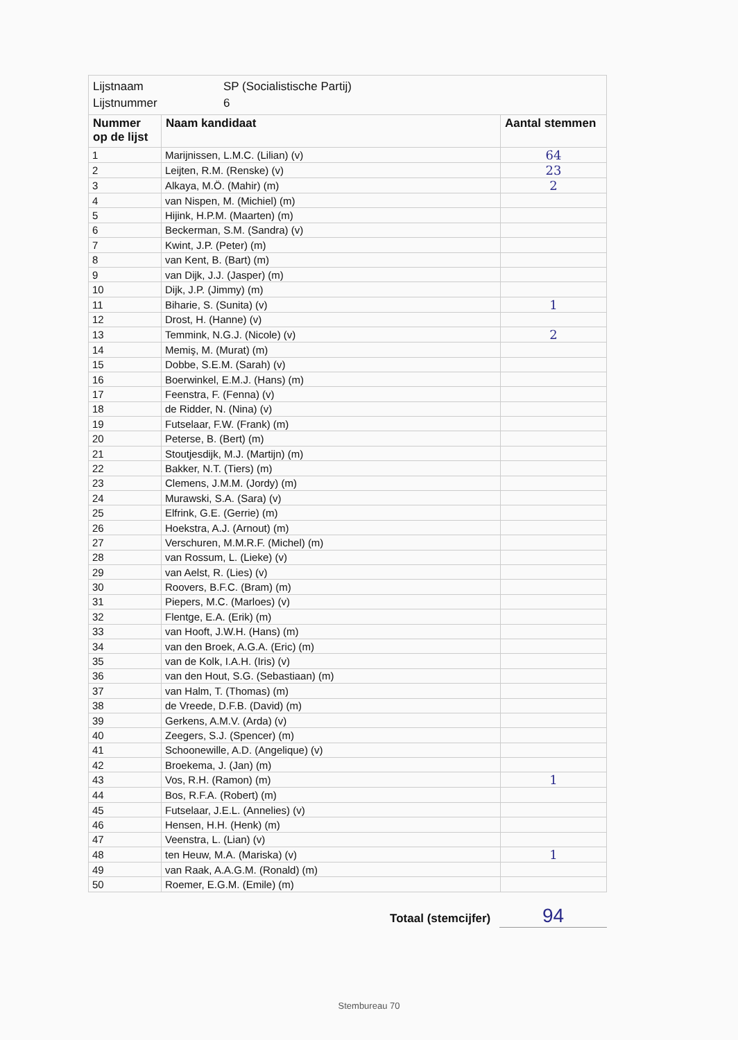Lijstnaam SP (Socialistische Partij)
Lijstnummer 6
| Nummer op de lijst | Naam kandidaat | Aantal stemmen |
| --- | --- | --- |
| 1 | Marijnissen, L.M.C. (Lilian) (v) | 64 |
| 2 | Leijten, R.M. (Renske) (v) | 23 |
| 3 | Alkaya, M.Ö. (Mahir) (m) | 2 |
| 4 | van Nispen, M. (Michiel) (m) | |
| 5 | Hijink, H.P.M. (Maarten) (m) | |
| 6 | Beckerman, S.M. (Sandra) (v) | |
| 7 | Kwint, J.P. (Peter) (m) | |
| 8 | van Kent, B. (Bart) (m) | |
| 9 | van Dijk, J.J. (Jasper) (m) | |
| 10 | Dijk, J.P. (Jimmy) (m) | |
| 11 | Biharie, S. (Sunita) (v) | 1 |
| 12 | Drost, H. (Hanne) (v) | |
| 13 | Temmink, N.G.J. (Nicole) (v) | 2 |
| 14 | Memiş, M. (Murat) (m) | |
| 15 | Dobbe, S.E.M. (Sarah) (v) | |
| 16 | Boerwinkel, E.M.J. (Hans) (m) | |
| 17 | Feenstra, F. (Fenna) (v) | |
| 18 | de Ridder, N. (Nina) (v) | |
| 19 | Futselaar, F.W. (Frank) (m) | |
| 20 | Peterse, B. (Bert) (m) | |
| 21 | Stoutjesdijk, M.J. (Martijn) (m) | |
| 22 | Bakker, N.T. (Tiers) (m) | |
| 23 | Clemens, J.M.M. (Jordy) (m) | |
| 24 | Murawski, S.A. (Sara) (v) | |
| 25 | Elfrink, G.E. (Gerrie) (m) | |
| 26 | Hoekstra, A.J. (Arnout) (m) | |
| 27 | Verschuren, M.M.R.F. (Michel) (m) | |
| 28 | van Rossum, L. (Lieke) (v) | |
| 29 | van Aelst, R. (Lies) (v) | |
| 30 | Roovers, B.F.C. (Bram) (m) | |
| 31 | Piepers, M.C. (Marloes) (v) | |
| 32 | Flentge, E.A. (Erik) (m) | |
| 33 | van Hooft, J.W.H. (Hans) (m) | |
| 34 | van den Broek, A.G.A. (Eric) (m) | |
| 35 | van de Kolk, I.A.H. (Iris) (v) | |
| 36 | van den Hout, S.G. (Sebastiaan) (m) | |
| 37 | van Halm, T. (Thomas) (m) | |
| 38 | de Vreede, D.F.B. (David) (m) | |
| 39 | Gerkens, A.M.V. (Arda) (v) | |
| 40 | Zeegers, S.J. (Spencer) (m) | |
| 41 | Schoonewille, A.D. (Angelique) (v) | |
| 42 | Broekema, J. (Jan) (m) | |
| 43 | Vos, R.H. (Ramon) (m) | 1 |
| 44 | Bos, R.F.A. (Robert) (m) | |
| 45 | Futselaar, J.E.L. (Annelies) (v) | |
| 46 | Hensen, H.H. (Henk) (m) | |
| 47 | Veenstra, L. (Lian) (v) | |
| 48 | ten Heuw, M.A. (Mariska) (v) | 1 |
| 49 | van Raak, A.A.G.M. (Ronald) (m) | |
| 50 | Roemer, E.G.M. (Emile) (m) | |
Totaal (stemcijfer) 94
Stembureau 70